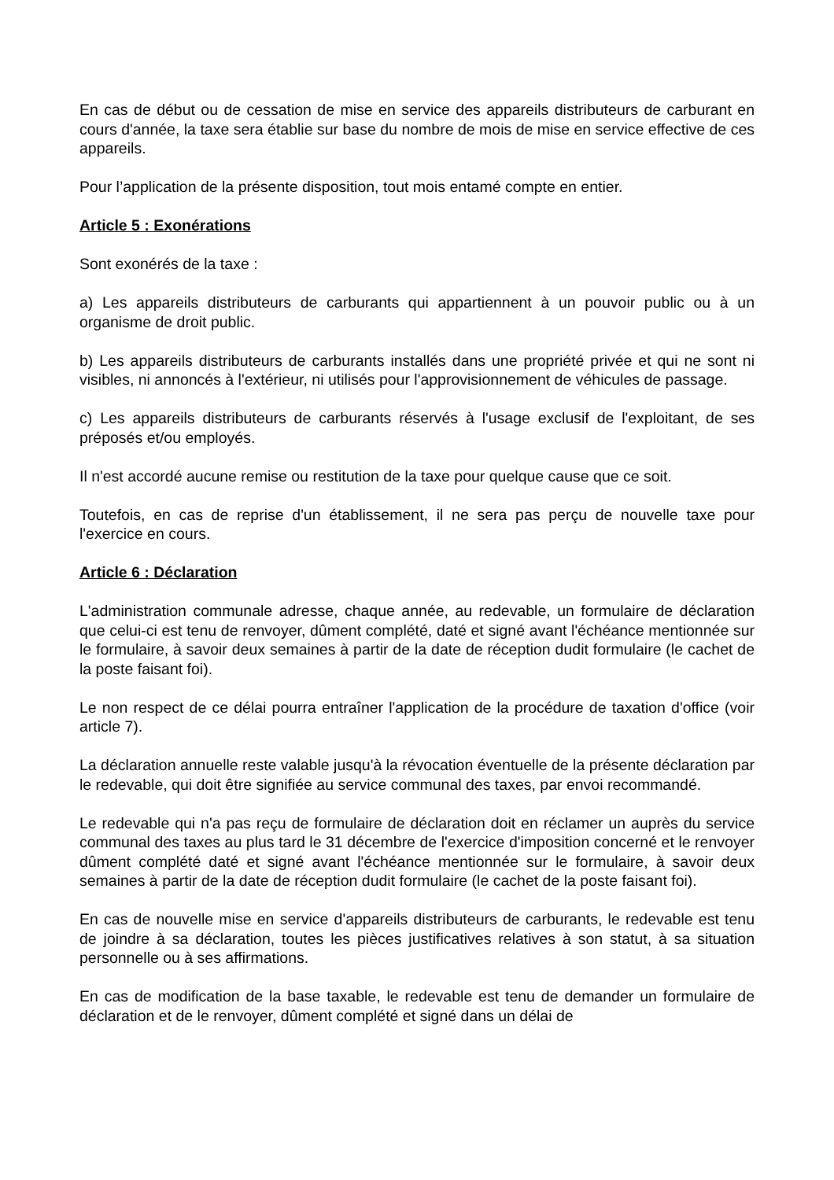En cas de début ou de cessation de mise en service des appareils distributeurs de carburant en cours d'année, la taxe sera établie sur base du nombre de mois de mise en service effective de ces appareils.
Pour l’application de la présente disposition, tout mois entamé compte en entier.
Article 5 : Exonérations
Sont exonérés de la taxe :
a) Les appareils distributeurs de carburants qui appartiennent à un pouvoir public ou à un organisme de droit public.
b) Les appareils distributeurs de carburants installés dans une propriété privée et qui ne sont ni visibles, ni annoncés à l'extérieur, ni utilisés pour l'approvisionnement de véhicules de passage.
c) Les appareils distributeurs de carburants réservés à l'usage exclusif de l'exploitant, de ses préposés et/ou employés.
Il n'est accordé aucune remise ou restitution de la taxe pour quelque cause que ce soit.
Toutefois, en cas de reprise d'un établissement, il ne sera pas perçu de nouvelle taxe pour l'exercice en cours.
Article 6 : Déclaration
L'administration communale adresse, chaque année, au redevable, un formulaire de déclaration que celui-ci est tenu de renvoyer, dûment complété, daté et signé avant l'échéance mentionnée sur le formulaire, à savoir deux semaines à partir de la date de réception dudit formulaire (le cachet de la poste faisant foi).
Le non respect de ce délai pourra entraîner l'application de la procédure de taxation d'office (voir article 7).
La déclaration annuelle reste valable jusqu'à la révocation éventuelle de la présente déclaration par le redevable, qui doit être signifiée au service communal des taxes, par envoi recommandé.
Le redevable qui n'a pas reçu de formulaire de déclaration doit en réclamer un auprès du service communal des taxes au plus tard le 31 décembre de l'exercice d'imposition concerné et le renvoyer dûment complété daté et signé avant l'échéance mentionnée sur le formulaire, à savoir deux semaines à partir de la date de réception dudit formulaire (le cachet de la poste faisant foi).
En cas de nouvelle mise en service d'appareils distributeurs de carburants, le redevable est tenu de joindre à sa déclaration, toutes les pièces justificatives relatives à son statut, à sa situation personnelle ou à ses affirmations.
En cas de modification de la base taxable, le redevable est tenu de demander un formulaire de déclaration et de le renvoyer, dûment complété et signé dans un délai de